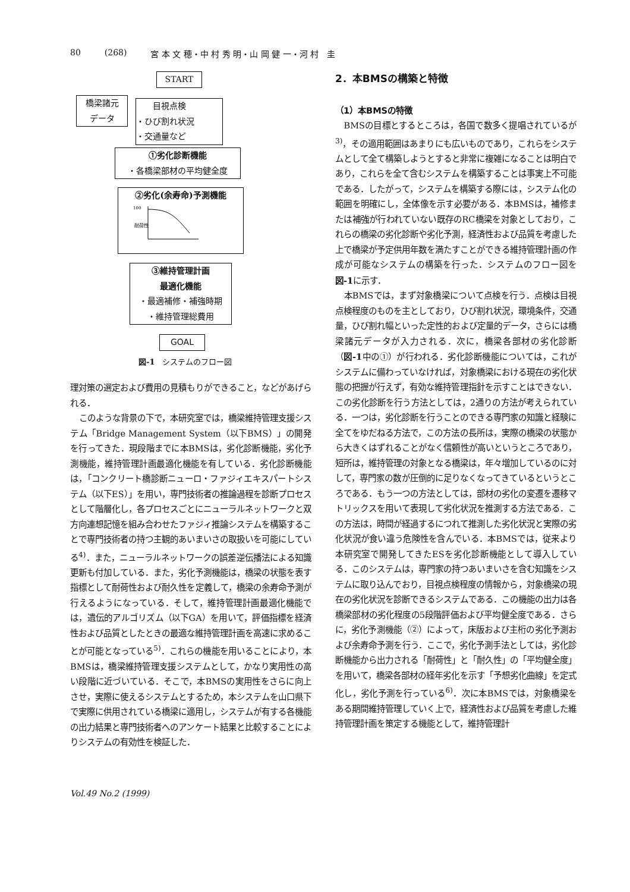80 (268) 宮 本 文 穂・中 村 秀 明・山 岡 健 一・河 村　圭
START
橋梁諸元
データ
　　目視点検
・ひび割れ状況
・交通量など
①劣化診断機能
・各橋梁部材の平均健全度
②劣化(余寿命)予測機能
100
耐荷性
③維持管理計画
最適化機能
・最適補修・補強時期
・維持管理総費用
GOAL
図-1　システムのフロー図
理対策の選定および費用の見積もりができること，などがあげられる．
このような背景の下で，本研究室では，橋梁維持管理支援システム「Bridge Management System（以下BMS）」の開発を行ってきた．現段階までに本BMSは，劣化診断機能，劣化予測機能，維持管理計画最適化機能を有している．劣化診断機能は，「コンクリート橋診断ニューロ・ファジィエキスパートシステム（以下ES）」を用い，専門技術者の推論過程を診断プロセスとして階層化し，各プロセスごとにニューラルネットワークと双方向連想記憶を組み合わせたファジィ推論システムを構築することで専門技術者の持つ主観的あいまいさの取扱いを可能にしている<sup>4)</sup>．また，ニューラルネットワークの誤差逆伝播法による知識更新も付加している．また，劣化予測機能は，橋梁の状態を表す指標として耐荷性および耐久性を定義して，橋梁の余寿命予測が行えるようになっている．そして，維持管理計画最適化機能では，遺伝的アルゴリズム（以下GA）を用いて，評価指標を経済性および品質としたときの最適な維持管理計画を高速に求めることが可能となっている<sup>5)</sup>．これらの機能を用いることにより，本BMSは，橋梁維持管理支援システムとして，かなり実用性の高い段階に近づいている．そこで，本BMSの実用性をさらに向上させ，実際に使えるシステムとするため，本システムを山口県下で実際に供用されている橋梁に適用し，システムが有する各機能の出力結果と専門技術者へのアンケート結果と比較することによりシステムの有効性を検証した．
Vol.49 No.2 (1999)
2．本BMSの構築と特徴
（1）本BMSの特徴
BMSの目標とするところは，各国で数多く提唱されているが<sup>3)</sup>，その適用範囲はあまりにも広いものであり，これらをシステムとして全て構築しようとすると非常に複雑になることは明白であり，これらを全て含むシステムを構築することは事実上不可能である．したがって，システムを構築する際には，システム化の範囲を明確にし，全体像を示す必要がある．本BMSは，補修または補強が行われていない既存のRC橋梁を対象としており，これらの橋梁の劣化診断や劣化予測，経済性および品質を考慮した上で橋梁が予定供用年数を満たすことができる維持管理計画の作成が可能なシステムの構築を行った．システムのフロー図を図-1に示す．
本BMSでは，まず対象橋梁について点検を行う．点検は目視点検程度のものを主としており，ひび割れ状況，環境条件，交通量，ひび割れ幅といった定性的および定量的データ，さらには橋梁諸元データが入力される．次に，橋梁各部材の劣化診断（図-1中の①）が行われる．劣化診断機能については，これがシステムに備わっていなければ，対象橋梁における現在の劣化状態の把握が行えず，有効な維持管理指針を示すことはできない．この劣化診断を行う方法としては，2通りの方法が考えられている．一つは，劣化診断を行うことのできる専門家の知識と経験に全てをゆだねる方法で，この方法の長所は，実際の橋梁の状態から大きくはずれることがなく信頼性が高いというところであり，短所は，維持管理の対象となる橋梁は，年々増加しているのに対して，専門家の数が圧倒的に足りなくなってきているというところである．もう一つの方法としては，部材の劣化の変遷を遷移マトリックスを用いて表現して劣化状況を推測する方法である．この方法は，時間が経過するにつれて推測した劣化状況と実際の劣化状況が食い違う危険性を含んでいる．本BMSでは，従来より本研究室で開発してきたESを劣化診断機能として導入している．このシステムは，専門家の持つあいまいさを含む知識をシステムに取り込んでおり，目視点検程度の情報から，対象橋梁の現在の劣化状況を診断できるシステムである．この機能の出力は各橋梁部材の劣化程度の5段階評価および平均健全度である．さらに，劣化予測機能（②）によって，床版および主桁の劣化予測および余寿命予測を行う．ここで，劣化予測手法としては，劣化診断機能から出力される「耐荷性」と「耐久性」の「平均健全度」を用いて，橋梁各部材の経年劣化を示す「予想劣化曲線」を定式化し，劣化予測を行っている<sup>6)</sup>．次に本BMSでは，対象橋梁をある期間維持管理していく上で，経済性および品質を考慮した維持管理計画を策定する機能として，維持管理計